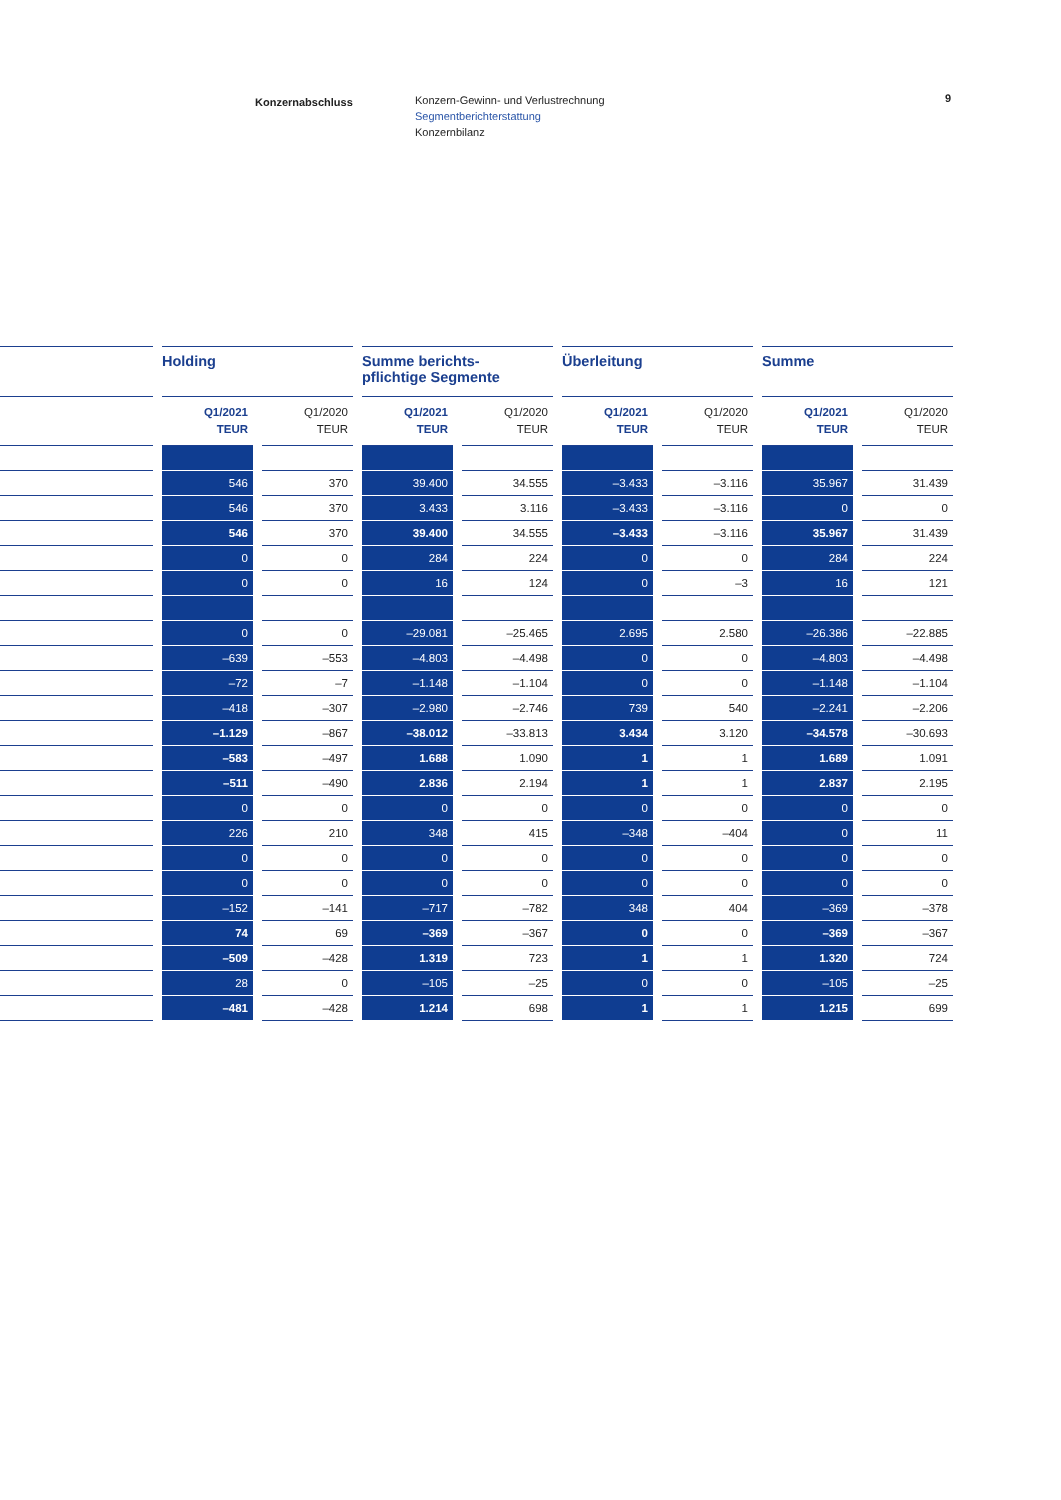Konzernabschluss
Konzern-Gewinn- und Verlustrechnung
Segmentberichterstattung
Konzernbilanz
9
| | Holding | | Summe berichts- pflichtige Segmente | | Überleitung | | Summe | |
| --- | --- | --- | --- | --- | --- | --- | --- | --- |
| | Q1/2021 TEUR | Q1/2020 TEUR | Q1/2021 TEUR | Q1/2020 TEUR | Q1/2021 TEUR | Q1/2020 TEUR | Q1/2021 TEUR | Q1/2020 TEUR |
| | 546 | 370 | 39.400 | 34.555 | –3.433 | –3.116 | 35.967 | 31.439 |
| | 546 | 370 | 3.433 | 3.116 | –3.433 | –3.116 | 0 | 0 |
| | 546 | 370 | 39.400 | 34.555 | –3.433 | –3.116 | 35.967 | 31.439 |
| | 0 | 0 | 284 | 224 | 0 | 0 | 284 | 224 |
| | 0 | 0 | 16 | 124 | 0 | –3 | 16 | 121 |
| | 0 | 0 | –29.081 | –25.465 | 2.695 | 2.580 | –26.386 | –22.885 |
| | –639 | –553 | –4.803 | –4.498 | 0 | 0 | –4.803 | –4.498 |
| | –72 | –7 | –1.148 | –1.104 | 0 | 0 | –1.148 | –1.104 |
| | –418 | –307 | –2.980 | –2.746 | 739 | 540 | –2.241 | –2.206 |
| | –1.129 | –867 | –38.012 | –33.813 | 3.434 | 3.120 | –34.578 | –30.693 |
| | –583 | –497 | 1.688 | 1.090 | 1 | 1 | 1.689 | 1.091 |
| | –511 | –490 | 2.836 | 2.194 | 1 | 1 | 2.837 | 2.195 |
| | 0 | 0 | 0 | 0 | 0 | 0 | 0 | 0 |
| | 226 | 210 | 348 | 415 | –348 | –404 | 0 | 11 |
| | 0 | 0 | 0 | 0 | 0 | 0 | 0 | 0 |
| | 0 | 0 | 0 | 0 | 0 | 0 | 0 | 0 |
| | –152 | –141 | –717 | –782 | 348 | 404 | –369 | –378 |
| | 74 | 69 | –369 | –367 | 0 | 0 | –369 | –367 |
| | –509 | –428 | 1.319 | 723 | 1 | 1 | 1.320 | 724 |
| | 28 | 0 | –105 | –25 | 0 | 0 | –105 | –25 |
| | –481 | –428 | 1.214 | 698 | 1 | 1 | 1.215 | 699 |